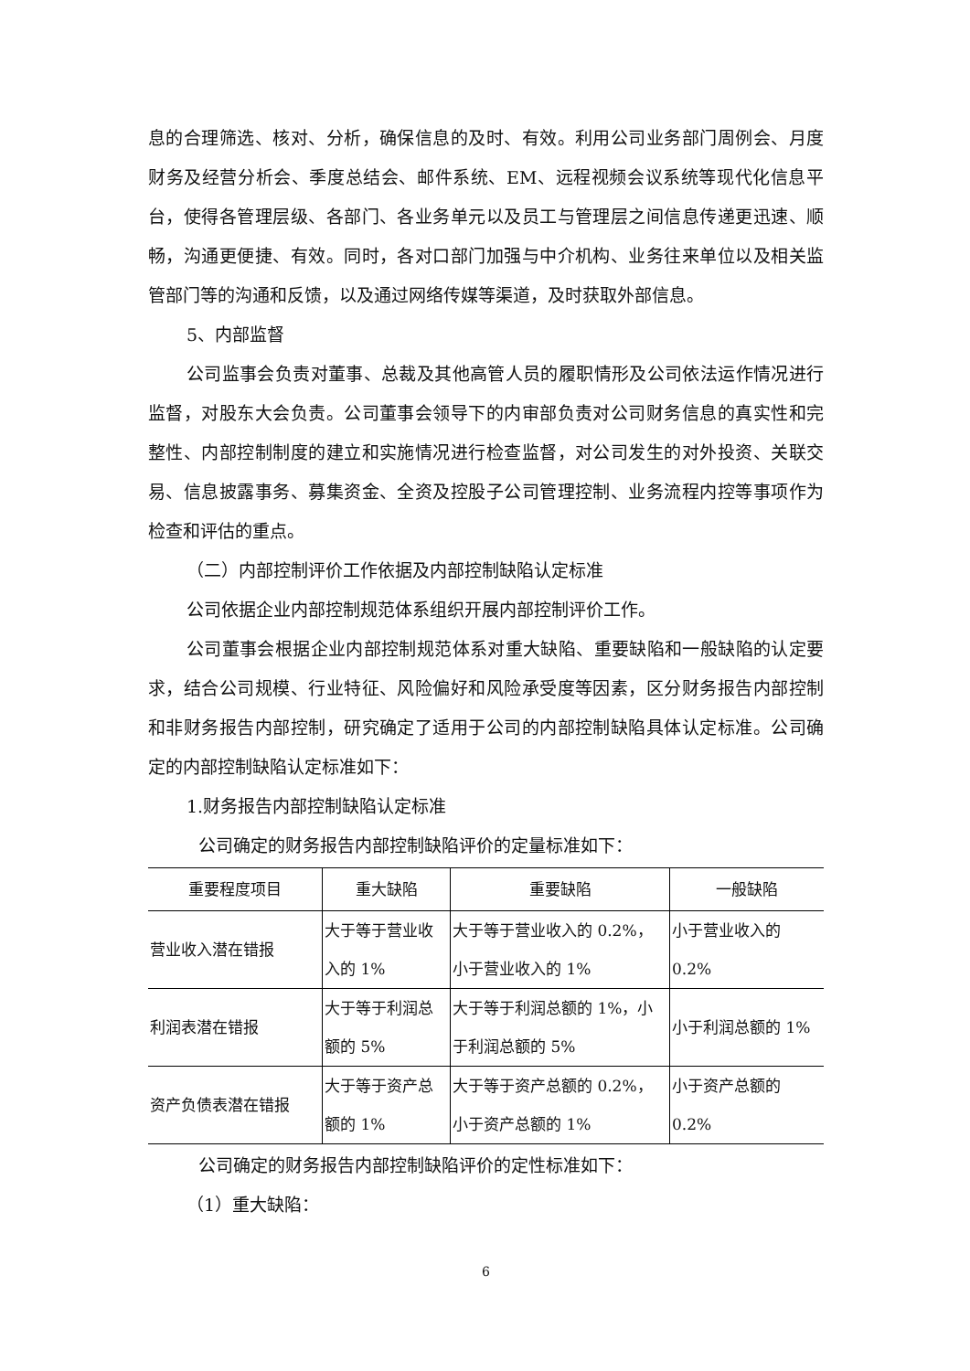息的合理筛选、核对、分析，确保信息的及时、有效。利用公司业务部门周例会、月度财务及经营分析会、季度总结会、邮件系统、EM、远程视频会议系统等现代化信息平台，使得各管理层级、各部门、各业务单元以及员工与管理层之间信息传递更迅速、顺畅，沟通更便捷、有效。同时，各对口部门加强与中介机构、业务往来单位以及相关监管部门等的沟通和反馈，以及通过网络传媒等渠道，及时获取外部信息。
5、内部监督
公司监事会负责对董事、总裁及其他高管人员的履职情形及公司依法运作情况进行监督，对股东大会负责。公司董事会领导下的内审部负责对公司财务信息的真实性和完整性、内部控制制度的建立和实施情况进行检查监督，对公司发生的对外投资、关联交易、信息披露事务、募集资金、全资及控股子公司管理控制、业务流程内控等事项作为检查和评估的重点。
（二）内部控制评价工作依据及内部控制缺陷认定标准
公司依据企业内部控制规范体系组织开展内部控制评价工作。
公司董事会根据企业内部控制规范体系对重大缺陷、重要缺陷和一般缺陷的认定要求，结合公司规模、行业特征、风险偏好和风险承受度等因素，区分财务报告内部控制和非财务报告内部控制，研究确定了适用于公司的内部控制缺陷具体认定标准。公司确定的内部控制缺陷认定标准如下：
1.财务报告内部控制缺陷认定标准
公司确定的财务报告内部控制缺陷评价的定量标准如下：
| 重要程度项目 | 重大缺陷 | 重要缺陷 | 一般缺陷 |
| --- | --- | --- | --- |
| 营业收入潜在错报 | 大于等于营业收入的 1% | 大于等于营业收入的 0.2%，小于营业收入的 1% | 小于营业收入的 0.2% |
| 利润表潜在错报 | 大于等于利润总额的 5% | 大于等于利润总额的 1%，小于利润总额的 5% | 小于利润总额的 1% |
| 资产负债表潜在错报 | 大于等于资产总额的 1% | 大于等于资产总额的 0.2%，小于资产总额的 1% | 小于资产总额的 0.2% |
公司确定的财务报告内部控制缺陷评价的定性标准如下：
（1）重大缺陷：
6